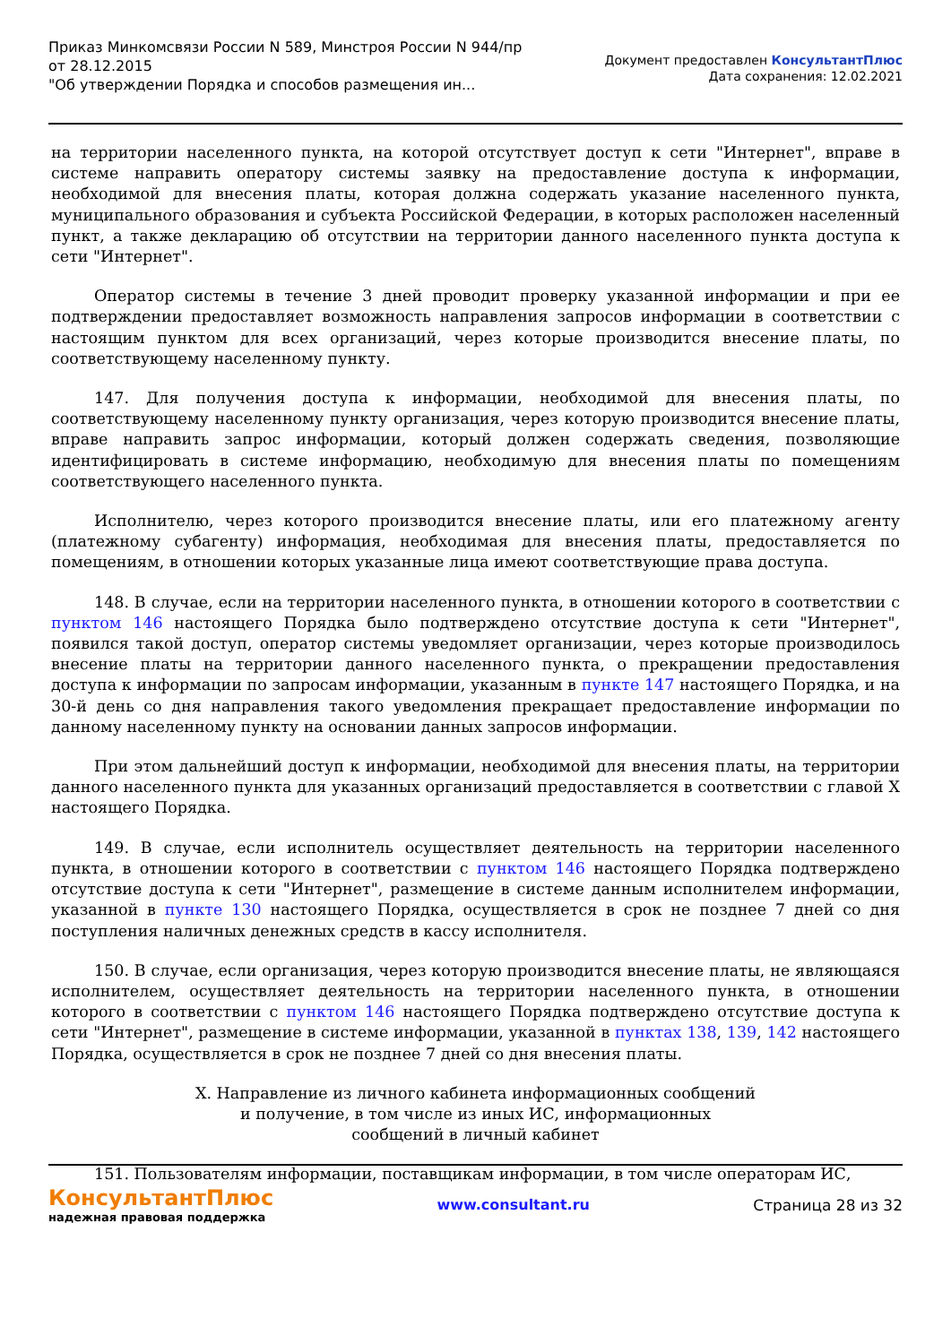Приказ Минкомсвязи России N 589, Минстроя России N 944/пр
от 28.12.2015
"Об утверждении Порядка и способов размещения ин...
Документ предоставлен КонсультантПлюс
Дата сохранения: 12.02.2021
на территории населенного пункта, на которой отсутствует доступ к сети "Интернет", вправе в системе направить оператору системы заявку на предоставление доступа к информации, необходимой для внесения платы, которая должна содержать указание населенного пункта, муниципального образования и субъекта Российской Федерации, в которых расположен населенный пункт, а также декларацию об отсутствии на территории данного населенного пункта доступа к сети "Интернет".
Оператор системы в течение 3 дней проводит проверку указанной информации и при ее подтверждении предоставляет возможность направления запросов информации в соответствии с настоящим пунктом для всех организаций, через которые производится внесение платы, по соответствующему населенному пункту.
147. Для получения доступа к информации, необходимой для внесения платы, по соответствующему населенному пункту организация, через которую производится внесение платы, вправе направить запрос информации, который должен содержать сведения, позволяющие идентифицировать в системе информацию, необходимую для внесения платы по помещениям соответствующего населенного пункта.
Исполнителю, через которого производится внесение платы, или его платежному агенту (платежному субагенту) информация, необходимая для внесения платы, предоставляется по помещениям, в отношении которых указанные лица имеют соответствующие права доступа.
148. В случае, если на территории населенного пункта, в отношении которого в соответствии с пунктом 146 настоящего Порядка было подтверждено отсутствие доступа к сети "Интернет", появился такой доступ, оператор системы уведомляет организации, через которые производилось внесение платы на территории данного населенного пункта, о прекращении предоставления доступа к информации по запросам информации, указанным в пункте 147 настоящего Порядка, и на 30-й день со дня направления такого уведомления прекращает предоставление информации по данному населенному пункту на основании данных запросов информации.
При этом дальнейший доступ к информации, необходимой для внесения платы, на территории данного населенного пункта для указанных организаций предоставляется в соответствии с главой X настоящего Порядка.
149. В случае, если исполнитель осуществляет деятельность на территории населенного пункта, в отношении которого в соответствии с пунктом 146 настоящего Порядка подтверждено отсутствие доступа к сети "Интернет", размещение в системе данным исполнителем информации, указанной в пункте 130 настоящего Порядка, осуществляется в срок не позднее 7 дней со дня поступления наличных денежных средств в кассу исполнителя.
150. В случае, если организация, через которую производится внесение платы, не являющаяся исполнителем, осуществляет деятельность на территории населенного пункта, в отношении которого в соответствии с пунктом 146 настоящего Порядка подтверждено отсутствие доступа к сети "Интернет", размещение в системе информации, указанной в пунктах 138, 139, 142 настоящего Порядка, осуществляется в срок не позднее 7 дней со дня внесения платы.
X. Направление из личного кабинета информационных сообщений
и получение, в том числе из иных ИС, информационных
сообщений в личный кабинет
151. Пользователям информации, поставщикам информации, в том числе операторам ИС,
КонсультантПлюс
надежная правовая поддержка
www.consultant.ru Страница 28 из 32